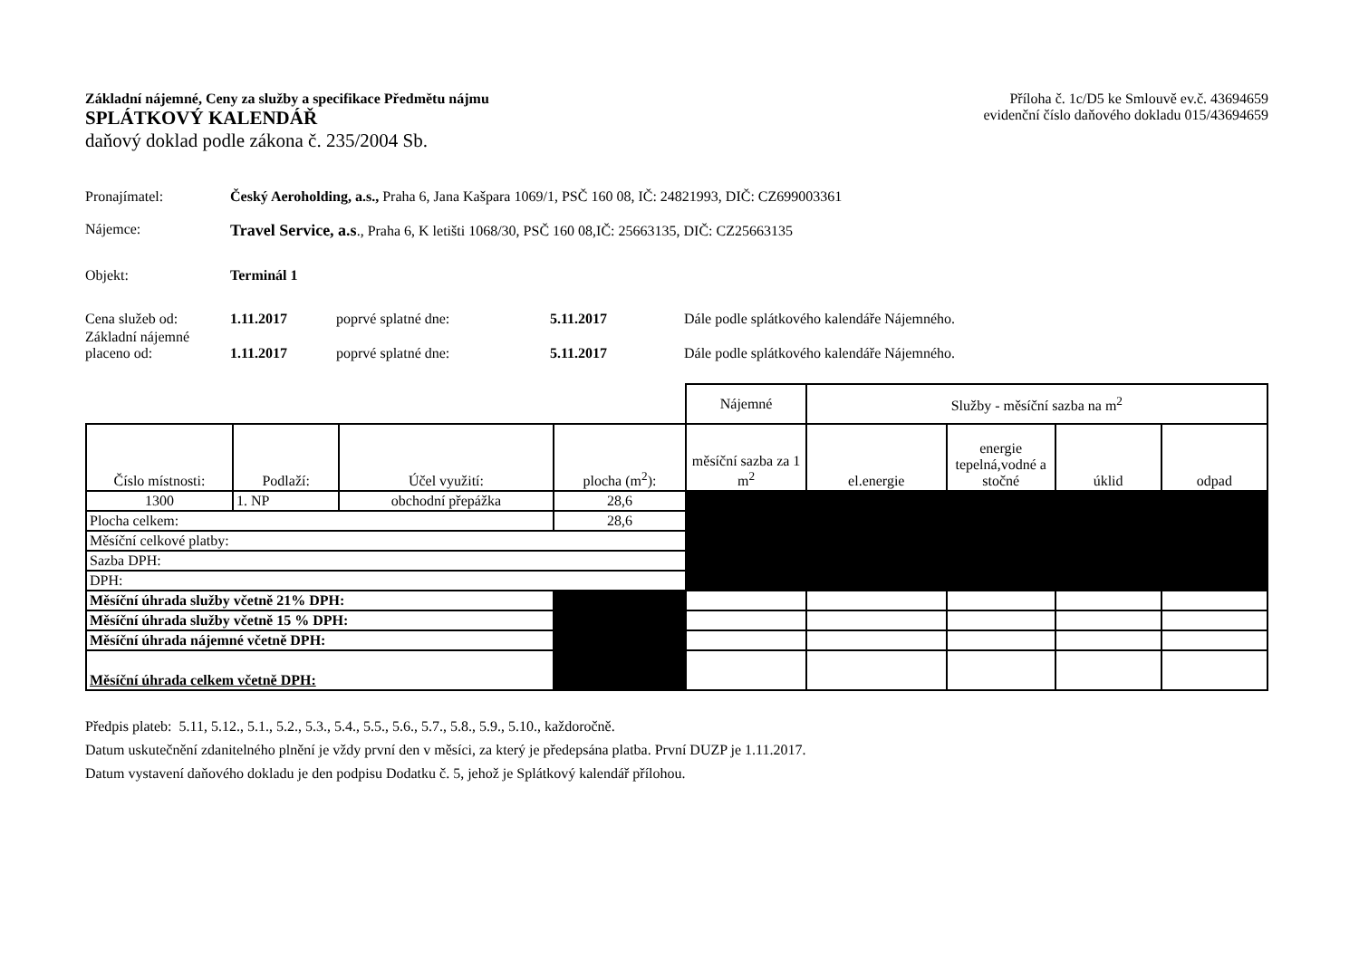Základní nájemné, Ceny za služby a specifikace Předmětu nájmu
SPLÁTKOVÝ KALENDÁŘ
daňový doklad podle zákona č. 235/2004 Sb.
Příloha č. 1c/D5 ke Smlouvě ev.č. 43694659
evidenční číslo daňového dokladu 015/43694659
Pronajímatel: Český Aeroholding, a.s., Praha 6, Jana Kašpara 1069/1, PSČ 160 08, IČ: 24821993, DIČ: CZ699003361
Nájemce: Travel Service, a.s., Praha 6, K letišti 1068/30, PSČ 160 08,IČ: 25663135, DIČ: CZ25663135
Objekt: Terminál 1
Cena služeb od: 1.11.2017 poprvé splatné dne: 5.11.2017 Dále podle splátkového kalendáře Nájemného.
Základní nájemné
placeno od:
1.11.2017 poprvé splatné dne: 5.11.2017 Dále podle splátkového kalendáře Nájemného.
| | | | | Nájemné | Služby - měsíční sazba na m<sup>2</sup> | | | |
| Číslo místnosti: | Podlaží: | Účel využití: | plocha (m<sup>2</sup>): | měsíční sazba za 1 m<sup>2</sup> | el.energie | energie tepelná,vodné a stočné | úklid | odpad |
| 1300 | 1. NP | obchodní přepážka | 28,6 | | | | | |
| Plocha celkem: | | | 28,6 | | | | | |
| Měsíční celkové platby: | | | | | | | | |
| Sazba DPH: | | | | | | | | |
| DPH: | | | | | | | | |
| Měsíční úhrada služby včetně 21% DPH: | | | | | | | | |
| Měsíční úhrada služby včetně 15 % DPH: | | | | | | | | |
| Měsíční úhrada nájemné včetně DPH: | | | | | | | | |
| Měsíční úhrada celkem včetně DPH: | | | | | | | | |
Předpis plateb: 5.11, 5.12., 5.1., 5.2., 5.3., 5.4., 5.5., 5.6., 5.7., 5.8., 5.9., 5.10., každoročně.
Datum uskutečnění zdanitelného plnění je vždy první den v měsíci, za který je předepsána platba. První DUZP je 1.11.2017.
Datum vystavení daňového dokladu je den podpisu Dodatku č. 5, jehož je Splátkový kalendář přílohou.